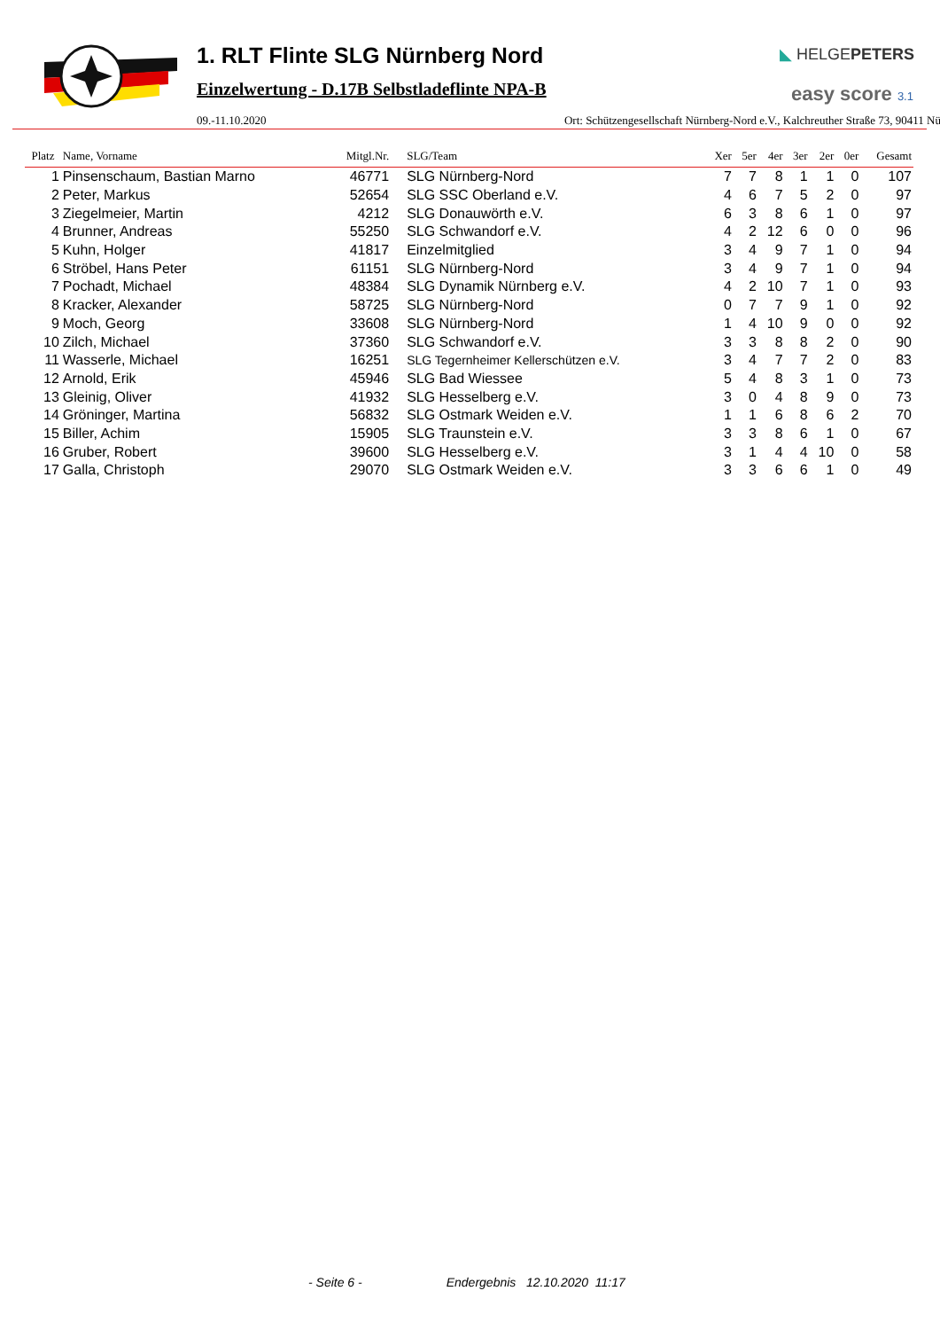1. RLT Flinte SLG Nürnberg Nord
Einzelwertung - D.17B Selbstladeflinte NPA-B
◣ HELGEPETERS
easy score 3.1
09.-11.10.2020 Ort: Schützengesellschaft Nürnberg-Nord e.V., Kalchreuther Straße 73, 90411 Nü
| Platz | Name, Vorname | Mitgl.Nr. | SLG/Team | Xer | 5er | 4er | 3er | 2er | 0er | Gesamt |
| --- | --- | --- | --- | --- | --- | --- | --- | --- | --- | --- |
| 1 | Pinsenschaum, Bastian Marno | 46771 | SLG Nürnberg-Nord | 7 | 7 | 8 | 1 | 1 | 0 | 107 |
| 2 | Peter, Markus | 52654 | SLG SSC Oberland e.V. | 4 | 6 | 7 | 5 | 2 | 0 | 97 |
| 3 | Ziegelmeier, Martin | 4212 | SLG Donauwörth e.V. | 6 | 3 | 8 | 6 | 1 | 0 | 97 |
| 4 | Brunner, Andreas | 55250 | SLG Schwandorf e.V. | 4 | 2 | 12 | 6 | 0 | 0 | 96 |
| 5 | Kuhn, Holger | 41817 | Einzelmitglied | 3 | 4 | 9 | 7 | 1 | 0 | 94 |
| 6 | Ströbel, Hans Peter | 61151 | SLG Nürnberg-Nord | 3 | 4 | 9 | 7 | 1 | 0 | 94 |
| 7 | Pochadt, Michael | 48384 | SLG Dynamik Nürnberg e.V. | 4 | 2 | 10 | 7 | 1 | 0 | 93 |
| 8 | Kracker, Alexander | 58725 | SLG Nürnberg-Nord | 0 | 7 | 7 | 9 | 1 | 0 | 92 |
| 9 | Moch, Georg | 33608 | SLG Nürnberg-Nord | 1 | 4 | 10 | 9 | 0 | 0 | 92 |
| 10 | Zilch, Michael | 37360 | SLG Schwandorf e.V. | 3 | 3 | 8 | 8 | 2 | 0 | 90 |
| 11 | Wasserle, Michael | 16251 | SLG Tegernheimer Kellerschützen e.V. | 3 | 4 | 7 | 7 | 2 | 0 | 83 |
| 12 | Arnold, Erik | 45946 | SLG Bad Wiessee | 5 | 4 | 8 | 3 | 1 | 0 | 73 |
| 13 | Gleinig, Oliver | 41932 | SLG Hesselberg e.V. | 3 | 0 | 4 | 8 | 9 | 0 | 73 |
| 14 | Gröninger, Martina | 56832 | SLG Ostmark Weiden e.V. | 1 | 1 | 6 | 8 | 6 | 2 | 70 |
| 15 | Biller, Achim | 15905 | SLG Traunstein e.V. | 3 | 3 | 8 | 6 | 1 | 0 | 67 |
| 16 | Gruber, Robert | 39600 | SLG Hesselberg e.V. | 3 | 1 | 4 | 4 | 10 | 0 | 58 |
| 17 | Galla, Christoph | 29070 | SLG Ostmark Weiden e.V. | 3 | 3 | 6 | 6 | 1 | 0 | 49 |
- Seite 6 - Endergebnis 12.10.2020 11:17